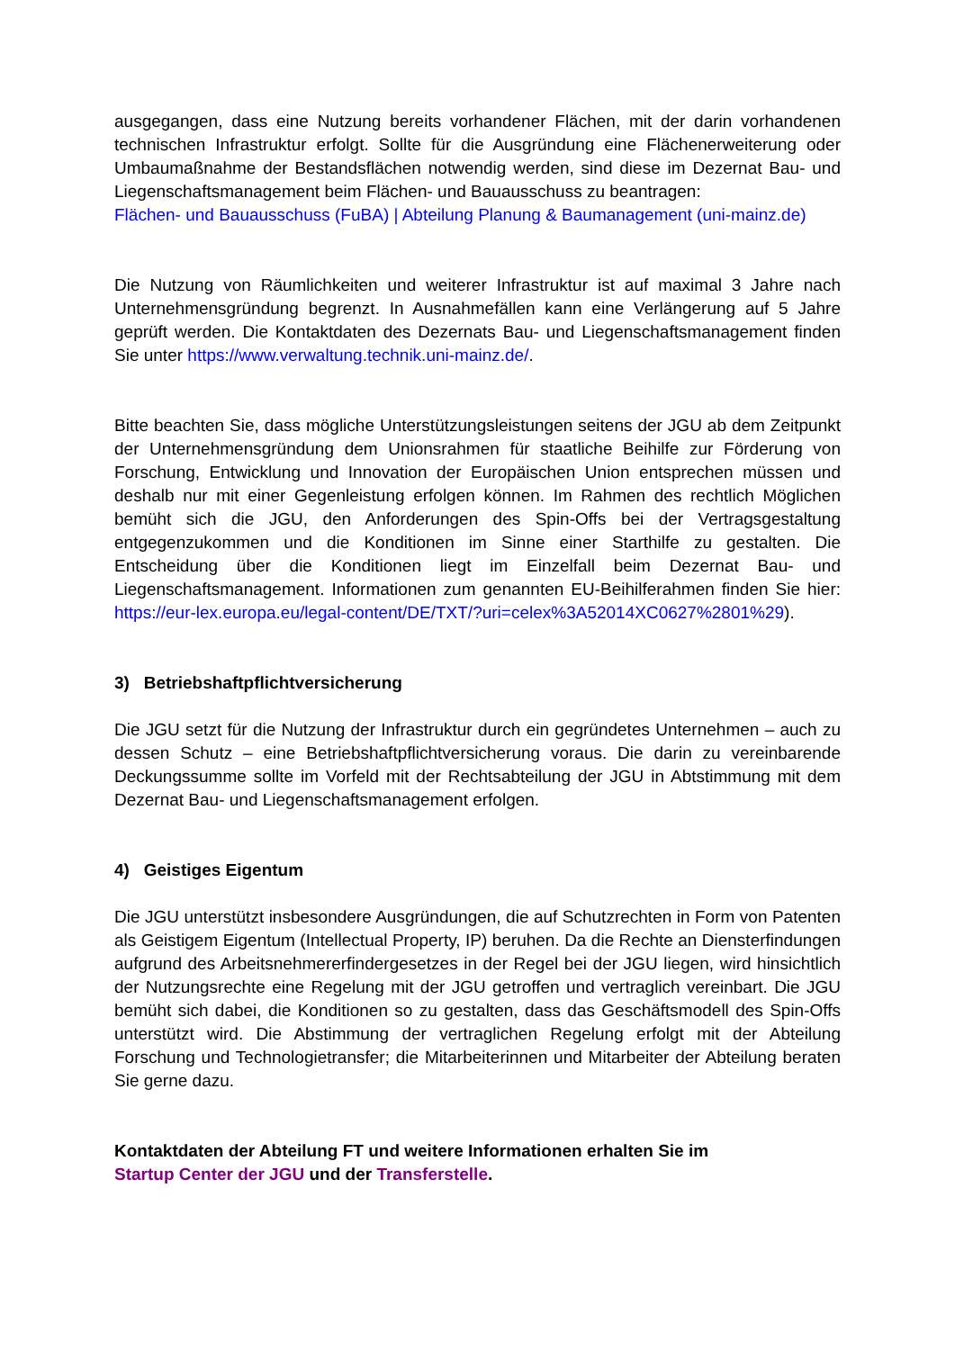ausgegangen, dass eine Nutzung bereits vorhandener Flächen, mit der darin vorhandenen technischen Infrastruktur erfolgt. Sollte für die Ausgründung eine Flächenerweiterung oder Umbaumaßnahme der Bestandsflächen notwendig werden, sind diese im Dezernat Bau- und Liegenschaftsmanagement beim Flächen- und Bauausschuss zu beantragen:
Flächen- und Bauausschuss (FuBA) | Abteilung Planung & Baumanagement (uni-mainz.de)
Die Nutzung von Räumlichkeiten und weiterer Infrastruktur ist auf maximal 3 Jahre nach Unternehmensgründung begrenzt. In Ausnahmefällen kann eine Verlängerung auf 5 Jahre geprüft werden. Die Kontaktdaten des Dezernats Bau- und Liegenschaftsmanagement finden Sie unter https://www.verwaltung.technik.uni-mainz.de/.
Bitte beachten Sie, dass mögliche Unterstützungsleistungen seitens der JGU ab dem Zeitpunkt der Unternehmensgründung dem Unionsrahmen für staatliche Beihilfe zur Förderung von Forschung, Entwicklung und Innovation der Europäischen Union entsprechen müssen und deshalb nur mit einer Gegenleistung erfolgen können. Im Rahmen des rechtlich Möglichen bemüht sich die JGU, den Anforderungen des Spin-Offs bei der Vertragsgestaltung entgegenzukommen und die Konditionen im Sinne einer Starthilfe zu gestalten. Die Entscheidung über die Konditionen liegt im Einzelfall beim Dezernat Bau- und Liegenschaftsmanagement. Informationen zum genannten EU-Beihilferahmen finden Sie hier: https://eur-lex.europa.eu/legal-content/DE/TXT/?uri=celex%3A52014XC0627%2801%29).
3) Betriebshaftpflichtversicherung
Die JGU setzt für die Nutzung der Infrastruktur durch ein gegründetes Unternehmen – auch zu dessen Schutz – eine Betriebshaftpflichtversicherung voraus. Die darin zu vereinbarende Deckungssumme sollte im Vorfeld mit der Rechtsabteilung der JGU in Abtstimmung mit dem Dezernat Bau- und Liegenschaftsmanagement erfolgen.
4) Geistiges Eigentum
Die JGU unterstützt insbesondere Ausgründungen, die auf Schutzrechten in Form von Patenten als Geistigem Eigentum (Intellectual Property, IP) beruhen. Da die Rechte an Diensterfindungen aufgrund des Arbeitsnehmererfindergesetzes in der Regel bei der JGU liegen, wird hinsichtlich der Nutzungsrechte eine Regelung mit der JGU getroffen und vertraglich vereinbart. Die JGU bemüht sich dabei, die Konditionen so zu gestalten, dass das Geschäftsmodell des Spin-Offs unterstützt wird. Die Abstimmung der vertraglichen Regelung erfolgt mit der Abteilung Forschung und Technologietransfer; die Mitarbeiterinnen und Mitarbeiter der Abteilung beraten Sie gerne dazu.
Kontaktdaten der Abteilung FT und weitere Informationen erhalten Sie im
Startup Center der JGU und der Transferstelle.